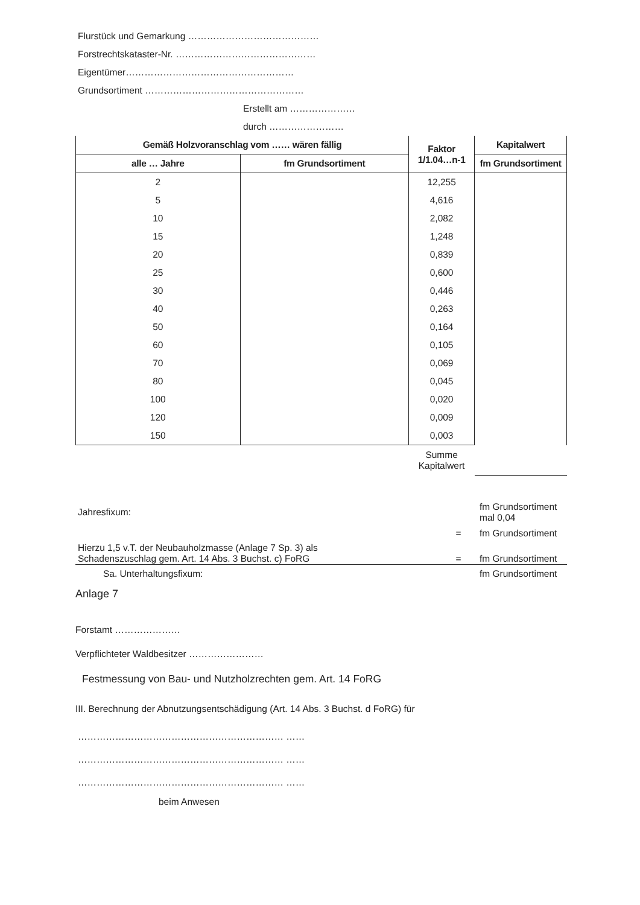Flurstück und Gemarkung ……………………………………
Forstrechtskataster-Nr. ………………………………………
Eigentümer………………………………………………
Grundsortiment ……………………………………………
Erstellt am …………………
durch ……………………
| Gemäß Holzvoranschlag vom …… wären fällig | | Faktor 1/1.04…n-1 | Kapitalwert |
| --- | --- | --- | --- |
| alle … Jahre | fm Grundsortiment | | fm Grundsortiment |
| 2 | | 12,255 | |
| 5 | | 4,616 | |
| 10 | | 2,082 | |
| 15 | | 1,248 | |
| 20 | | 0,839 | |
| 25 | | 0,600 | |
| 30 | | 0,446 | |
| 40 | | 0,263 | |
| 50 | | 0,164 | |
| 60 | | 0,105 | |
| 70 | | 0,069 | |
| 80 | | 0,045 | |
| 100 | | 0,020 | |
| 120 | | 0,009 | |
| 150 | | 0,003 | |
| | | Summe Kapitalwert | |
| Jahresfixum: | | fm Grundsortiment mal 0,04 |
| | = | fm Grundsortiment |
| Hierzu 1,5 v.T. der Neubauholzmasse (Anlage 7 Sp. 3) als Schadenszuschlag gem. Art. 14 Abs. 3 Buchst. c) FoRG | = | fm Grundsortiment |
| Sa. Unterhaltungsfixum: | | fm Grundsortiment |
Anlage 7
Forstamt …………………
Verpflichteter Waldbesitzer ……………………
Festmessung von Bau- und Nutzholzrechten gem. Art. 14 FoRG
III. Berechnung der Abnutzungsentschädigung (Art. 14 Abs. 3 Buchst. d FoRG) für
………………………………………………………… ……
………………………………………………………… ……
………………………………………………………… ……
beim Anwesen